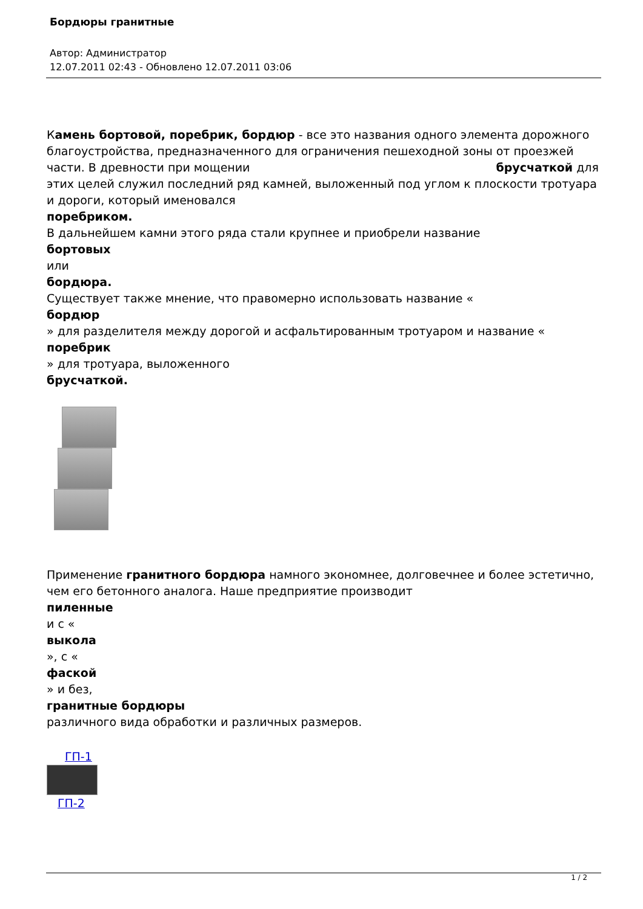Бордюры гранитные
Автор: Администратор
12.07.2011 02:43 - Обновлено 12.07.2011 03:06
Камень бортовой, поребрик, бордюр - все это названия одного элемента дорожного благоустройства, предназначенного для ограничения пешеходной зоны от проезжей части. В древности при мощении брусчаткой для этих целей служил последний ряд камней, выложенный под углом к плоскости тротуара и дороги, который именовался
поребриком.
В дальнейшем камни этого ряда стали крупнее и приобрели название
бортовых
или
бордюра.
Существует также мнение, что правомерно использовать название «
бордюр
» для разделителя между дорогой и асфальтированным тротуаром и название «
поребрик
» для тротуара, выложенного
брусчаткой.
Применение гранитного бордюра намного экономнее, долговечнее и более эстетично, чем его бетонного аналога. Наше предприятие производит
пиленные
и с «
выкола
», с «
фаской
» и без,
гранитные бордюры
различного вида обработки и различных размеров.
ГП-1
ГП-2
1 / 2